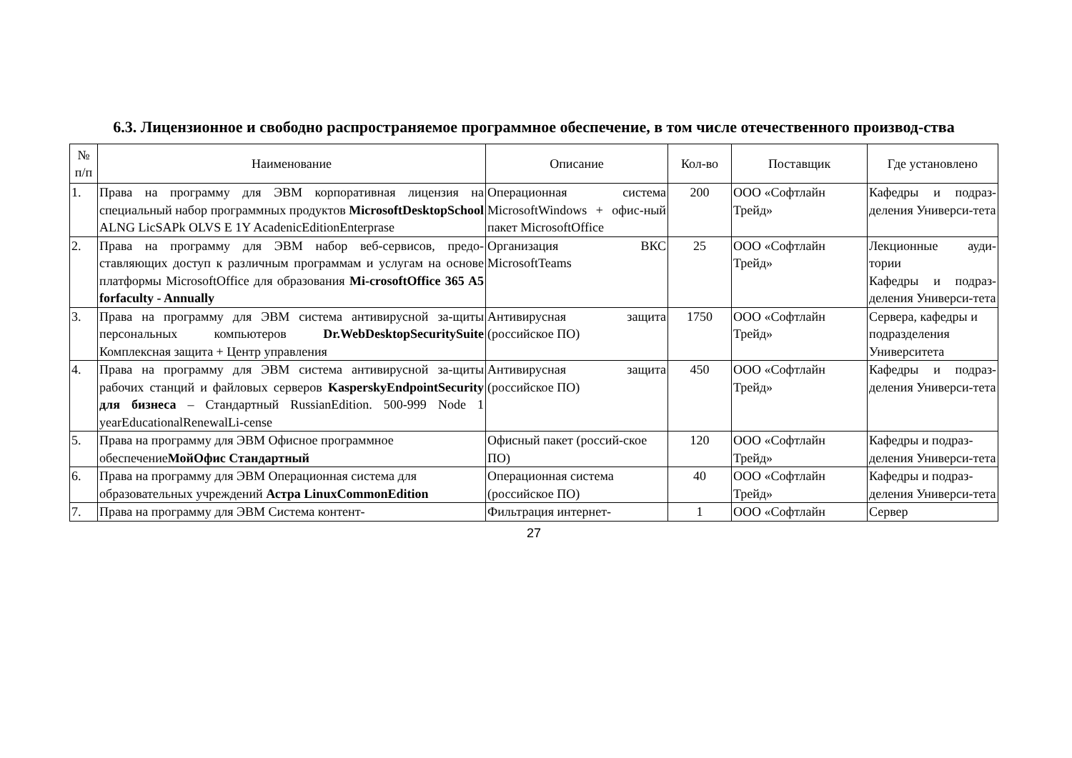6.3. Лицензионное и свободно распространяемое программное обеспечение, в том числе отечественного производ-ства
| № п/п | Наименование | Описание | Кол-во | Поставщик | Где установлено |
| --- | --- | --- | --- | --- | --- |
| 1. | Права на программу для ЭВМ корпоративная лицензия на специальный набор программных продуктов MicrosoftDesktopSchool ALNG LicSAPk OLVS E 1Y AcadenicEditionEnterprase | Операционная система MicrosoftWindows + офис-ный пакет MicrosoftOffice | 200 | ООО «Софтлайн Трейд» | Кафедры и подраз-деления Универси-тета |
| 2. | Права на программу для ЭВМ набор веб-сервисов, предо-ставляющих доступ к различным программам и услугам на основе платформы MicrosoftOffice для образования Mi-crosoftOffice 365 A5 forfaculty - Annually | Организация ВКС MicrosoftTeams | 25 | ООО «Софтлайн Трейд» | Лекционные ауди-тории Кафедры и подраз-деления Универси-тета |
| 3. | Права на программу для ЭВМ система антивирусной за-щиты персональных компьютеров Dr.WebDesktopSecuritySuite Комплексная защита + Центр управления | Антивирусная защита (российское ПО) | 1750 | ООО «Софтлайн Трейд» | Сервера, кафедры и подразделения Университета |
| 4. | Права на программу для ЭВМ система антивирусной за-щиты рабочих станций и файловых серверов KasperskyEndpointSecurity для бизнеса – Стандартный RussianEdition. 500-999 Node 1 yearEducationalRenewalLi-cense | Антивирусная защита (российское ПО) | 450 | ООО «Софтлайн Трейд» | Кафедры и подраз-деления Универси-тета |
| 5. | Права на программу для ЭВМ Офисное программное обеспечение МойОфис Стандартный | Офисный пакет (россий-ское ПО) | 120 | ООО «Софтлайн Трейд» | Кафедры и подраз-деления Универси-тета |
| 6. | Права на программу для ЭВМ Операционная система для образовательных учреждений Астра LinuxCommonEdition | Операционная система (российское ПО) | 40 | ООО «Софтлайн Трейд» | Кафедры и подраз-деления Универси-тета |
| 7. | Права на программу для ЭВМ Система контент- | Фильтрация интернет- | 1 | ООО «Софтлайн | Сервер |
27